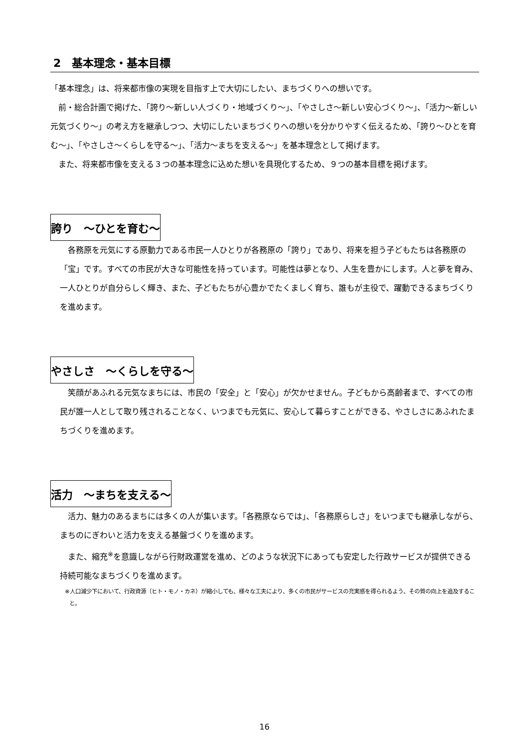2　基本理念・基本目標
「基本理念」は、将来都市像の実現を目指す上で大切にしたい、まちづくりへの想いです。
　前・総合計画で掲げた、「誇り～新しい人づくり・地域づくり～」、「やさしさ～新しい安心づくり～」、「活力～新しい元気づくり～」の考え方を継承しつつ、大切にしたいまちづくりへの想いを分かりやすく伝えるため、「誇り～ひとを育む～」、「やさしさ～くらしを守る～」、「活力～まちを支える～」を基本理念として掲げます。
　また、将来都市像を支える３つの基本理念に込めた想いを具現化するため、９つの基本目標を掲げます。
誇り　～ひとを育む～
　各務原を元気にする原動力である市民一人ひとりが各務原の「誇り」であり、将来を担う子どもたちは各務原の「宝」です。すべての市民が大きな可能性を持っています。可能性は夢となり、人生を豊かにします。人と夢を育み、一人ひとりが自分らしく輝き、また、子どもたちが心豊かでたくましく育ち、誰もが主役で、躍動できるまちづくりを進めます。
やさしさ　～くらしを守る～
　笑顔があふれる元気なまちには、市民の「安全」と「安心」が欠かせません。子どもから高齢者まで、すべての市民が誰一人として取り残されることなく、いつまでも元気に、安心して暮らすことができる、やさしさにあふれたまちづくりを進めます。
活力　～まちを支える～
　活力、魅力のあるまちには多くの人が集います。「各務原ならでは」、「各務原らしさ」をいつまでも継承しながら、まちのにぎわいと活力を支える基盤づくりを進めます。
　また、縮充<sup>※</sup>を意識しながら行財政運営を進め、どのような状況下にあっても安定した行政サービスが提供できる持続可能なまちづくりを進めます。
※人口減少下において、行政資源（ヒト・モノ・カネ）が縮小しても、様々な工夫により、多くの市民がサービスの充実感を得られるよう、その質の向上を追及すること。
16